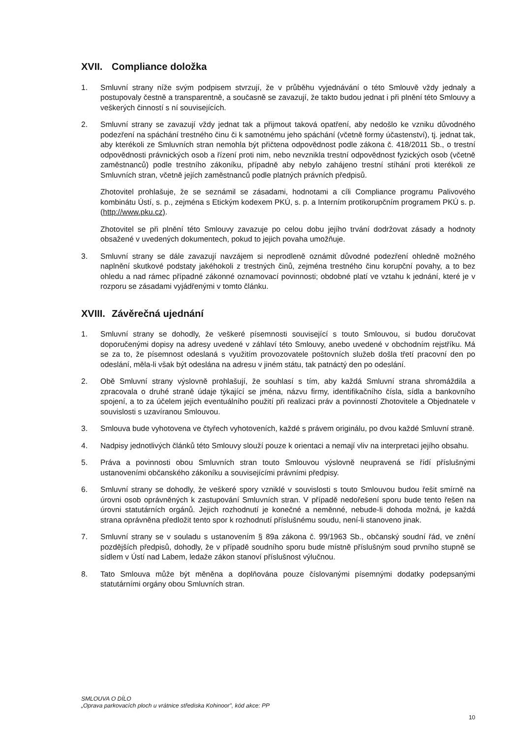XVII. Compliance doložka
1. Smluvní strany níže svým podpisem stvrzují, že v průběhu vyjednávání o této Smlouvě vždy jednaly a postupovaly čestně a transparentně, a současně se zavazují, že takto budou jednat i při plnění této Smlouvy a veškerých činností s ní souvisejících.
2. Smluvní strany se zavazují vždy jednat tak a přijmout taková opatření, aby nedošlo ke vzniku důvodného podezření na spáchání trestného činu či k samotnému jeho spáchání (včetně formy účastenství), tj. jednat tak, aby kterékoli ze Smluvních stran nemohla být přičtena odpovědnost podle zákona č. 418/2011 Sb., o trestní odpovědnosti právnických osob a řízení proti nim, nebo nevznikla trestní odpovědnost fyzických osob (včetně zaměstnanců) podle trestního zákoníku, případně aby nebylo zahájeno trestní stíhání proti kterékoli ze Smluvních stran, včetně jejích zaměstnanců podle platných právních předpisů.
Zhotovitel prohlašuje, že se seznámil se zásadami, hodnotami a cíli Compliance programu Palivového kombinátu Ústí, s. p., zejména s Etickým kodexem PKÚ, s. p. a Interním protikorupčním programem PKÚ s. p. (http://www.pku.cz).
Zhotovitel se při plnění této Smlouvy zavazuje po celou dobu jejího trvání dodržovat zásady a hodnoty obsažené v uvedených dokumentech, pokud to jejich povaha umožňuje.
3. Smluvní strany se dále zavazují navzájem si neprodleně oznámit důvodné podezření ohledně možného naplnění skutkové podstaty jakéhokoli z trestných činů, zejména trestného činu korupční povahy, a to bez ohledu a nad rámec případné zákonné oznamovací povinnosti; obdobné platí ve vztahu k jednání, které je v rozporu se zásadami vyjádřenými v tomto článku.
XVIII. Závěrečná ujednání
1. Smluvní strany se dohodly, že veškeré písemnosti související s touto Smlouvou, si budou doručovat doporučenými dopisy na adresy uvedené v záhlaví této Smlouvy, anebo uvedené v obchodním rejstříku. Má se za to, že písemnost odeslaná s využitím provozovatele poštovních služeb došla třetí pracovní den po odeslání, měla-li však být odeslána na adresu v jiném státu, tak patnáctý den po odeslání.
2. Obě Smluvní strany výslovně prohlašují, že souhlasí s tím, aby každá Smluvní strana shromáždila a zpracovala o druhé straně údaje týkající se jména, názvu firmy, identifikačního čísla, sídla a bankovního spojení, a to za účelem jejich eventuálního použití při realizaci práv a povinností Zhotovitele a Objednatele v souvislosti s uzavíranou Smlouvou.
3. Smlouva bude vyhotovena ve čtyřech vyhotoveních, každé s právem originálu, po dvou každé Smluvní straně.
4. Nadpisy jednotlivých článků této Smlouvy slouží pouze k orientaci a nemají vliv na interpretaci jejího obsahu.
5. Práva a povinnosti obou Smluvních stran touto Smlouvou výslovně neupravená se řídí příslušnými ustanoveními občanského zákoníku a souvisejícími právními předpisy.
6. Smluvní strany se dohodly, že veškeré spory vzniklé v souvislosti s touto Smlouvou budou řešit smírně na úrovni osob oprávněných k zastupování Smluvních stran. V případě nedořešení sporu bude tento řešen na úrovni statutárních orgánů. Jejich rozhodnutí je konečné a neměnné, nebude-li dohoda možná, je každá strana oprávněna předložit tento spor k rozhodnutí příslušnému soudu, není-li stanoveno jinak.
7. Smluvní strany se v souladu s ustanovením § 89a zákona č. 99/1963 Sb., občanský soudní řád, ve znění pozdějších předpisů, dohodly, že v případě soudního sporu bude místně příslušným soud prvního stupně se sídlem v Ústí nad Labem, ledaže zákon stanoví příslušnost výlučnou.
8. Tato Smlouva může být měněna a doplňována pouze číslovanými písemnými dodatky podepsanými statutárními orgány obou Smluvních stran.
SMLOUVA O DÍLO
„Oprava parkovacích ploch u vrátnice střediska Kohinoor", kód akce: PP
10